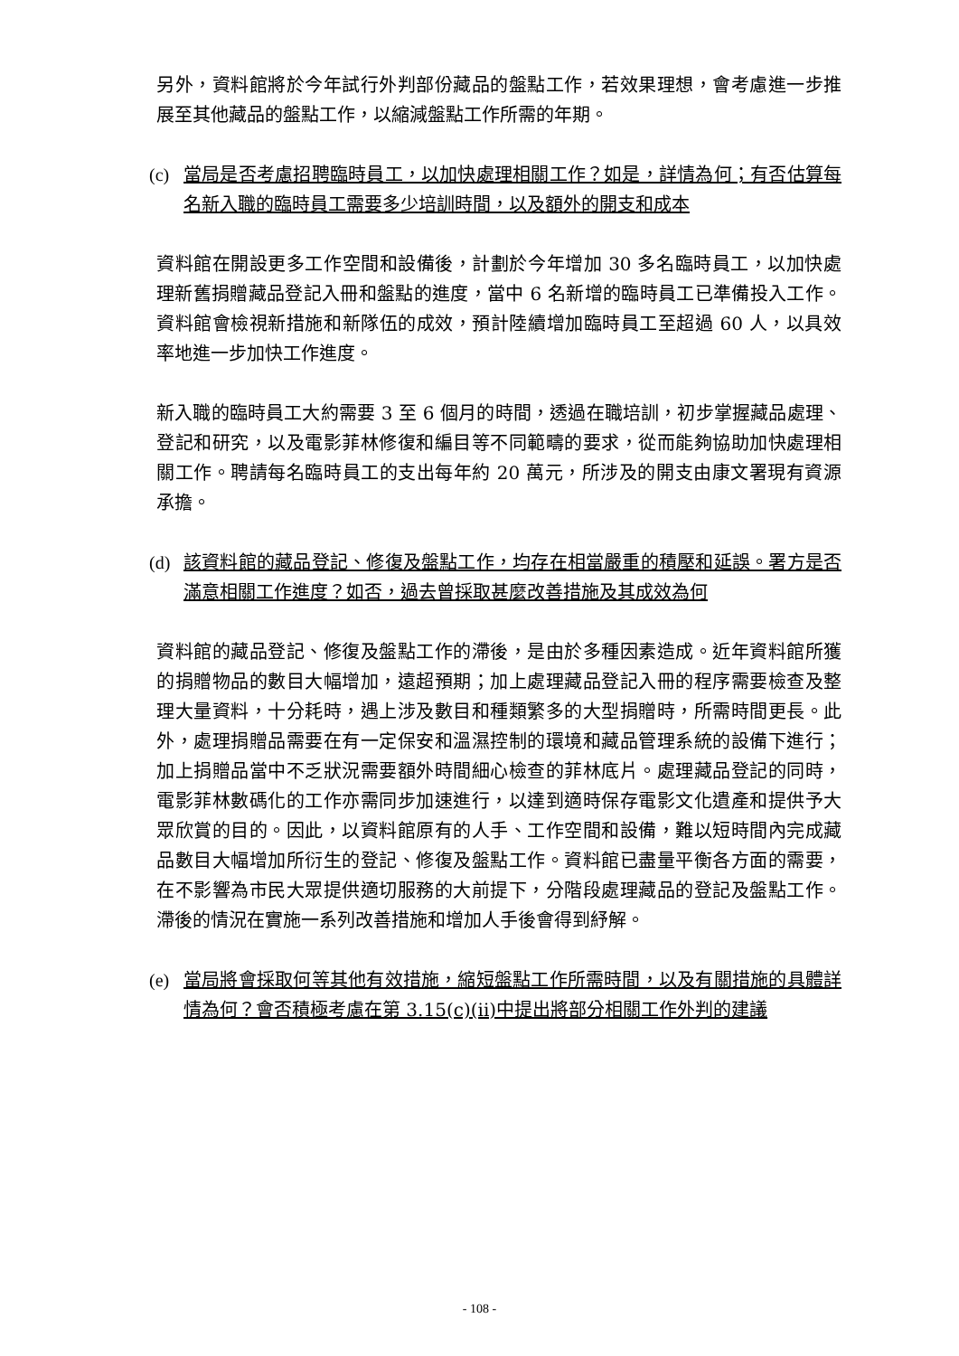另外，資料館將於今年試行外判部份藏品的盤點工作，若效果理想，會考慮進一步推展至其他藏品的盤點工作，以縮減盤點工作所需的年期。
(c) 當局是否考慮招聘臨時員工，以加快處理相關工作？如是，詳情為何；有否估算每名新入職的臨時員工需要多少培訓時間，以及額外的開支和成本
資料館在開設更多工作空間和設備後，計劃於今年增加 30 多名臨時員工，以加快處理新舊捐贈藏品登記入冊和盤點的進度，當中 6 名新增的臨時員工已準備投入工作。資料館會檢視新措施和新隊伍的成效，預計陸續增加臨時員工至超過 60 人，以具效率地進一步加快工作進度。
新入職的臨時員工大約需要 3 至 6 個月的時間，透過在職培訓，初步掌握藏品處理、登記和研究，以及電影菲林修復和編目等不同範疇的要求，從而能夠協助加快處理相關工作。聘請每名臨時員工的支出每年約 20 萬元，所涉及的開支由康文署現有資源承擔。
(d) 該資料館的藏品登記、修復及盤點工作，均存在相當嚴重的積壓和延誤。署方是否滿意相關工作進度？如否，過去曾採取甚麼改善措施及其成效為何
資料館的藏品登記、修復及盤點工作的滯後，是由於多種因素造成。近年資料館所獲的捐贈物品的數目大幅增加，遠超預期；加上處理藏品登記入冊的程序需要檢查及整理大量資料，十分耗時，遇上涉及數目和種類繁多的大型捐贈時，所需時間更長。此外，處理捐贈品需要在有一定保安和溫濕控制的環境和藏品管理系統的設備下進行；加上捐贈品當中不乏狀況需要額外時間細心檢查的菲林底片。處理藏品登記的同時，電影菲林數碼化的工作亦需同步加速進行，以達到適時保存電影文化遺產和提供予大眾欣賞的目的。因此，以資料館原有的人手、工作空間和設備，難以短時間內完成藏品數目大幅增加所衍生的登記、修復及盤點工作。資料館已盡量平衡各方面的需要，在不影響為市民大眾提供適切服務的大前提下，分階段處理藏品的登記及盤點工作。滯後的情況在實施一系列改善措施和增加人手後會得到紓解。
(e) 當局將會採取何等其他有效措施，縮短盤點工作所需時間，以及有關措施的具體詳情為何？會否積極考慮在第 3.15(c)(ii)中提出將部分相關工作外判的建議
- 108 -